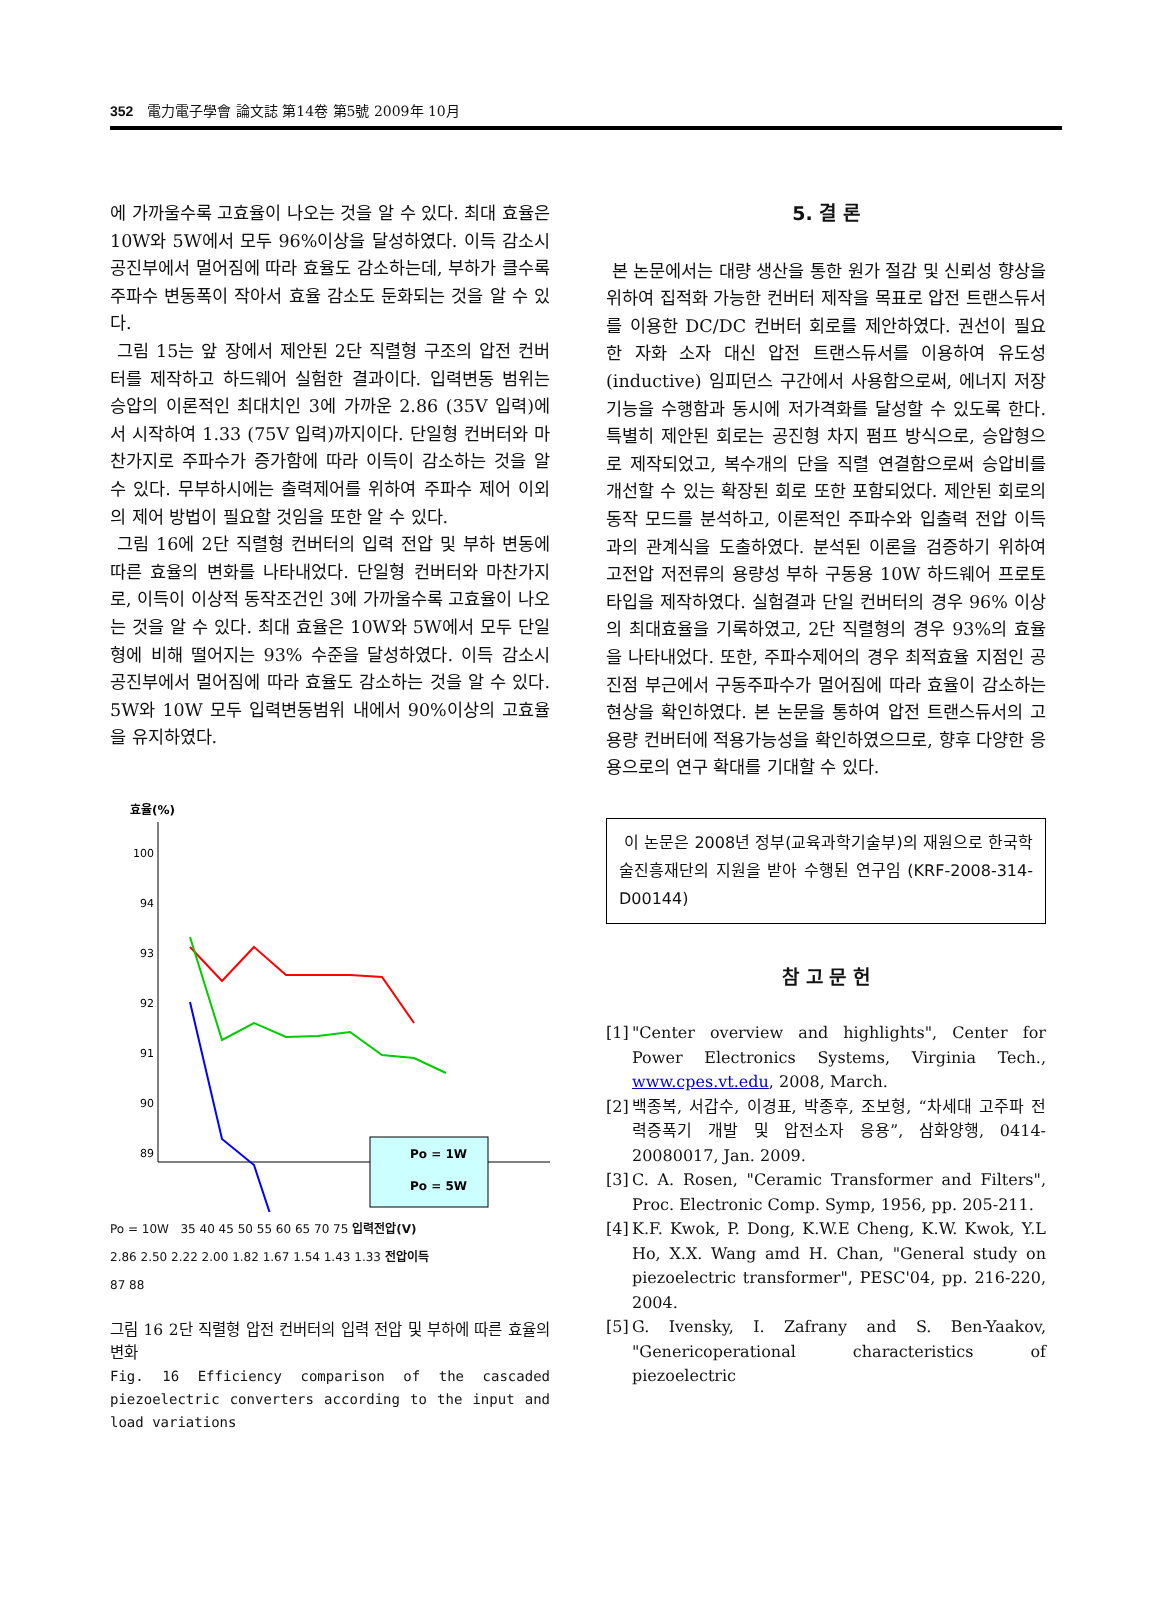352 電力電子學會 論文誌 第14卷 第5號 2009年 10月
에 가까울수록 고효율이 나오는 것을 알 수 있다. 최대 효율은 10W와 5W에서 모두 96%이상을 달성하였다. 이득 감소시 공진부에서 멀어짐에 따라 효율도 감소하는데, 부하가 클수록 주파수 변동폭이 작아서 효율 감소도 둔화되는 것을 알 수 있다.
그림 15는 앞 장에서 제안된 2단 직렬형 구조의 압전 컨버터를 제작하고 하드웨어 실험한 결과이다. 입력변동 범위는 승압의 이론적인 최대치인 3에 가까운 2.86 (35V 입력)에서 시작하여 1.33 (75V 입력)까지이다. 단일형 컨버터와 마찬가지로 주파수가 증가함에 따라 이득이 감소하는 것을 알 수 있다. 무부하시에는 출력제어를 위하여 주파수 제어 이외의 제어 방법이 필요할 것임을 또한 알 수 있다.
그림 16에 2단 직렬형 컨버터의 입력 전압 및 부하 변동에 따른 효율의 변화를 나타내었다. 단일형 컨버터와 마찬가지로, 이득이 이상적 동작조건인 3에 가까울수록 고효율이 나오는 것을 알 수 있다. 최대 효율은 10W와 5W에서 모두 단일형에 비해 떨어지는 93% 수준을 달성하였다. 이득 감소시 공진부에서 멀어짐에 따라 효율도 감소하는 것을 알 수 있다. 5W와 10W 모두 입력변동범위 내에서 90%이상의 고효율을 유지하였다.
효율(%)
100
94
93
92
91
90
89
Po = 1W
Po = 5W
Po = 10W 35 40 45 50 55 60 65 70 75 입력전압(V)
2.86 2.50 2.22 2.00 1.82 1.67 1.54 1.43 1.33 전압이득
87 88
그림 16 2단 직렬형 압전 컨버터의 입력 전압 및 부하에 따른 효율의 변화
Fig. 16 Efficiency comparison of the cascaded piezoelectric converters according to the input and load variations
5. 결 론
본 논문에서는 대량 생산을 통한 원가 절감 및 신뢰성 향상을 위하여 집적화 가능한 컨버터 제작을 목표로 압전 트랜스듀서를 이용한 DC/DC 컨버터 회로를 제안하였다. 권선이 필요한 자화 소자 대신 압전 트랜스듀서를 이용하여 유도성(inductive) 임피던스 구간에서 사용함으로써, 에너지 저장 기능을 수행함과 동시에 저가격화를 달성할 수 있도록 한다. 특별히 제안된 회로는 공진형 차지 펌프 방식으로, 승압형으로 제작되었고, 복수개의 단을 직렬 연결함으로써 승압비를 개선할 수 있는 확장된 회로 또한 포함되었다. 제안된 회로의 동작 모드를 분석하고, 이론적인 주파수와 입출력 전압 이득과의 관계식을 도출하였다. 분석된 이론을 검증하기 위하여 고전압 저전류의 용량성 부하 구동용 10W 하드웨어 프로토 타입을 제작하였다. 실험결과 단일 컨버터의 경우 96% 이상의 최대효율을 기록하였고, 2단 직렬형의 경우 93%의 효율을 나타내었다. 또한, 주파수제어의 경우 최적효율 지점인 공진점 부근에서 구동주파수가 멀어짐에 따라 효율이 감소하는 현상을 확인하였다. 본 논문을 통하여 압전 트랜스듀서의 고용량 컨버터에 적용가능성을 확인하였으므로, 향후 다양한 응용으로의 연구 확대를 기대할 수 있다.
이 논문은 2008년 정부(교육과학기술부)의 재원으로 한국학술진흥재단의 지원을 받아 수행된 연구임 (KRF-2008-314-D00144)
참 고 문 헌
[1] "Center overview and highlights", Center for Power Electronics Systems, Virginia Tech., www.cpes.vt.edu, 2008, March.
[2] 백종복, 서갑수, 이경표, 박종후, 조보형, “차세대 고주파 전력증폭기 개발 및 압전소자 응용”, 삼화양행, 0414-20080017, Jan. 2009.
[3] C. A. Rosen, "Ceramic Transformer and Filters", Proc. Electronic Comp. Symp, 1956, pp. 205-211.
[4] K.F. Kwok, P. Dong, K.W.E Cheng, K.W. Kwok, Y.L Ho, X.X. Wang amd H. Chan, "General study on piezoelectric transformer", PESC'04, pp. 216-220, 2004.
[5] G. Ivensky, I. Zafrany and S. Ben-Yaakov, "Genericoperational characteristics of piezoelectric